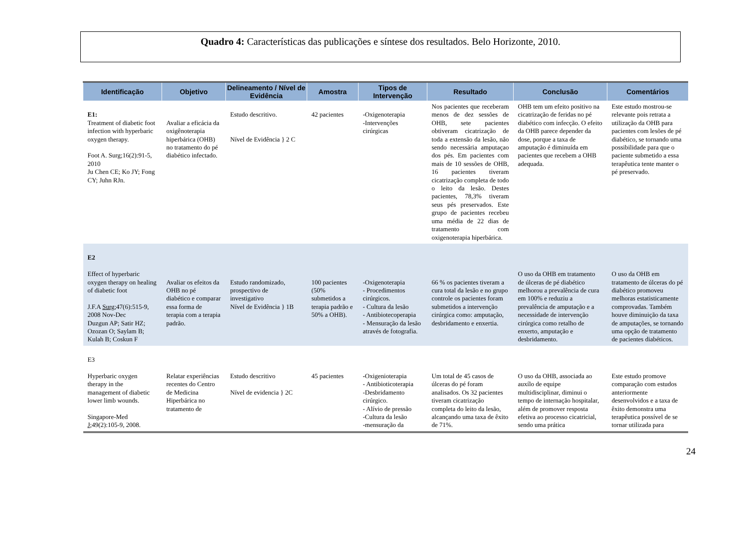Quadro 4: Características das publicações e síntese dos resultados. Belo Horizonte, 2010.
| Identificação | Objetivo | Delineamento / Nível de Evidência | Amostra | Tipos de Intervenção | Resultado | Conclusão | Comentários |
| --- | --- | --- | --- | --- | --- | --- | --- |
| E1: Treatment of diabetic foot infection with hyperbaric oxygen therapy. Foot A. Surg;16(2):91-5, 2010 Ju Chen CE; Ko JY; Fong CY; Juhn RJn. | Avaliar a eficácia da oxigênoterapia hiperbárica (OHB) no tratamento do pé diabético infectado. | Estudo descritivo. Nível de Evidência } 2 C | 42 pacientes | -Oxigenoterapia -Intervenções cirúrgicas | Nos pacientes que receberam menos de dez sessões de OHB, sete pacientes obtiveram cicatrização de toda a extensão da lesão, não sendo necessária amputaçao dos pés. Em pacientes com mais de 10 sessões de OHB, 16 pacientes tiveram cicatrização completa de todo o leito da lesão. Destes pacientes, 78,3% tiveram seus pés preservados. Este grupo de pacientes recebeu uma média de 22 dias de tratamento com oxigenoterapia hiperbárica. | OHB tem um efeito positivo na cicatrização de feridas no pé diabético com infecção. O efeito da OHB parece depender da dose, porque a taxa de amputação é diminuída em pacientes que recebem a OHB adequada. | Este estudo mostrou-se relevante pois retrata a utilização da OHB para pacientes com lesões de pé diabético, se tornando uma possibilidade para que o paciente submetido a essa terapêutica tente manter o pé preservado. |
| E2 Effect of hyperbaric oxygen therapy on healing of diabetic foot J.F.A Surg ;47(6):515-9, 2008 Nov-Dec Duzgun AP; Satir HZ; Ozozan O; Saylam B; Kulah B; Coskun F | Avaliar os efeitos da OHB no pé diabético e comparar essa forma de terapia com a terapia padrão. | Estudo randomizado, prospectivo de investigativo Nível de Evidência } 1B | 100 pacientes (50% submetidos a terapia padrão e 50% a OHB). | -Oxigenoterapia - Procedimentos cirúrgicos. - Cultura da lesão - Antibiotecoperapia - Mensuração da lesão através de fotografia. | 66 % os pacientes tiveram a cura total da lesão e no grupo controle os pacientes foram submetidos a intervenção cirúrgica como: amputação, desbridamento e enxertia. | O uso da OHB em tratamento de úlceras de pé diabético melhorou a prevalência de cura em 100% e reduziu a prevalência de amputação e a necessidade de intervenção cirúrgica como retalho de enxerto, amputação e desbridamento. | O uso da OHB em tratamento de úlceras do pé diabético promoveu melhoras estatisticamente comprovadas. Também houve diminuição da taxa de amputações, se tornando uma opção de tratamento de pacientes diabéticos. |
| E3 Hyperbaric oxygen therapy in the management of diabetic lower limb wounds. Singapore-Med J ;49(2):105-9, 2008. | Relatar experiências recentes do Centro de Medicina Hiperbárica no tratamento de | Estudo descritivo Nível de evidencia } 2C | 45 pacientes | - Oxigenioterapia - Antibioticoterapia -Desbridamento cirúrgico. - Alívio de pressão -Cultura da lesão -mensuração da | Um total de 45 casos de úlceras do pé foram analisados. Os 32 pacientes tiveram cicatrização completa do leito da lesão, alcançando uma taxa de êxito de 71%. | O uso da OHB, associada ao auxílo de equipe multidisciplinar, diminui o tempo de internação hospitalar, além de promover resposta efetiva ao processo cicatricial, sendo uma prática | Este estudo promove comparação com estudos anteriormente desenvolvidos e a taxa de êxito demonstra uma terapêutica possível de se tornar utilizada para |
24